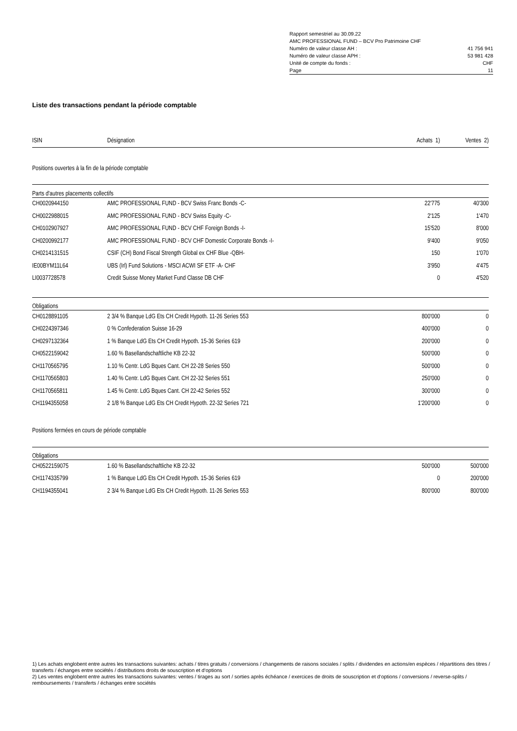| Rapport semestriel au 30.09.22 | |
| AMC PROFESSIONAL FUND – BCV Pro Patrimoine CHF | |
| Numéro de valeur classe AH : | 41 756 941 |
| Numéro de valeur classe APH : | 53 981 428 |
| Unité de compte du fonds : | CHF |
| Page | 11 |
Liste des transactions pendant la période comptable
| ISIN | Désignation | Achats 1) | Ventes 2) |
| --- | --- | --- | --- |
| Positions ouvertes à la fin de la période comptable | | | |
| Parts d'autres placements collectifs | | | |
| CH0020944150 | AMC PROFESSIONAL FUND - BCV Swiss Franc Bonds -C- | 22'775 | 40'300 |
| CH0022988015 | AMC PROFESSIONAL FUND - BCV Swiss Equity -C- | 2'125 | 1'470 |
| CH0102907927 | AMC PROFESSIONAL FUND - BCV CHF Foreign Bonds -I- | 15'520 | 8'000 |
| CH0200992177 | AMC PROFESSIONAL FUND - BCV CHF Domestic Corporate Bonds -I- | 9'400 | 9'050 |
| CH0214131515 | CSIF (CH) Bond Fiscal Strength Global ex CHF Blue -QBH- | 150 | 1'070 |
| IE00BYM11L64 | UBS (Irl) Fund Solutions - MSCI ACWI SF ETF -A- CHF | 3'950 | 4'475 |
| LI0037728578 | Credit Suisse Money Market Fund Classe DB CHF | 0 | 4'520 |
| Obligations | | | |
| CH0128891105 | 2 3/4 % Banque LdG Ets CH Credit Hypoth. 11-26 Series 553 | 800'000 | 0 |
| CH0224397346 | 0 % Confederation Suisse 16-29 | 400'000 | 0 |
| CH0297132364 | 1 % Banque LdG Ets CH Credit Hypoth. 15-36 Series 619 | 200'000 | 0 |
| CH0522159042 | 1.60 % Basellandschaftliche KB 22-32 | 500'000 | 0 |
| CH1170565795 | 1.10 % Centr. LdG Bques Cant. CH 22-28 Series 550 | 500'000 | 0 |
| CH1170565803 | 1.40 % Centr. LdG Bques Cant. CH 22-32 Series 551 | 250'000 | 0 |
| CH1170565811 | 1.45 % Centr. LdG Bques Cant. CH 22-42 Series 552 | 300'000 | 0 |
| CH1194355058 | 2 1/8 % Banque LdG Ets CH Credit Hypoth. 22-32 Series 721 | 1'200'000 | 0 |
| Positions fermées en cours de période comptable | | | |
| Obligations | | | |
| CH0522159075 | 1.60 % Basellandschaftliche KB 22-32 | 500'000 | 500'000 |
| CH1174335799 | 1 % Banque LdG Ets CH Credit Hypoth. 15-36 Series 619 | 0 | 200'000 |
| CH1194355041 | 2 3/4 % Banque LdG Ets CH Credit Hypoth. 11-26 Series 553 | 800'000 | 800'000 |
1) Les achats englobent entre autres les transactions suivantes: achats / titres gratuits / conversions / changements de raisons sociales / splits / dividendes en actions/en espèces / répartitions des titres / transferts / échanges entre sociétés / distributions droits de souscription et d‘options
2) Les ventes englobent entre autres les transactions suivantes: ventes / tirages au sort / sorties après échéance / exercices de droits de souscription et d‘options / conversions / reverse-splits / remboursements / transferts / échanges entre sociétés